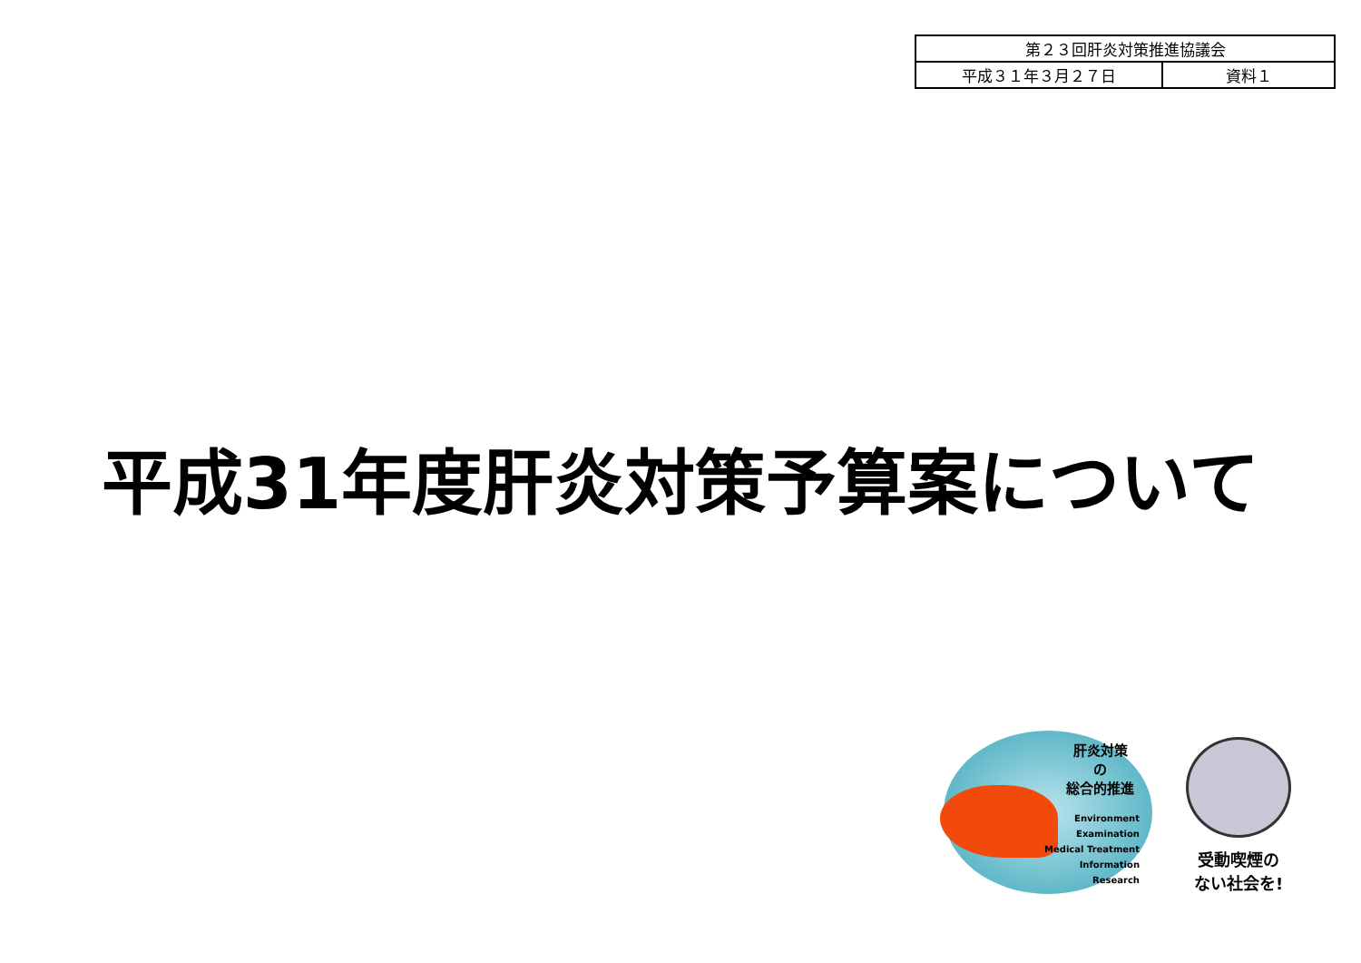| 第２３回肝炎対策推進協議会 | |
| 平成３１年３月２７日 | 資料１ |
平成31年度肝炎対策予算案について
肝炎対策
の
総合的推進
Environment
Examination
Medical Treatment
Information
Research
受動喫煙の
ない社会を!